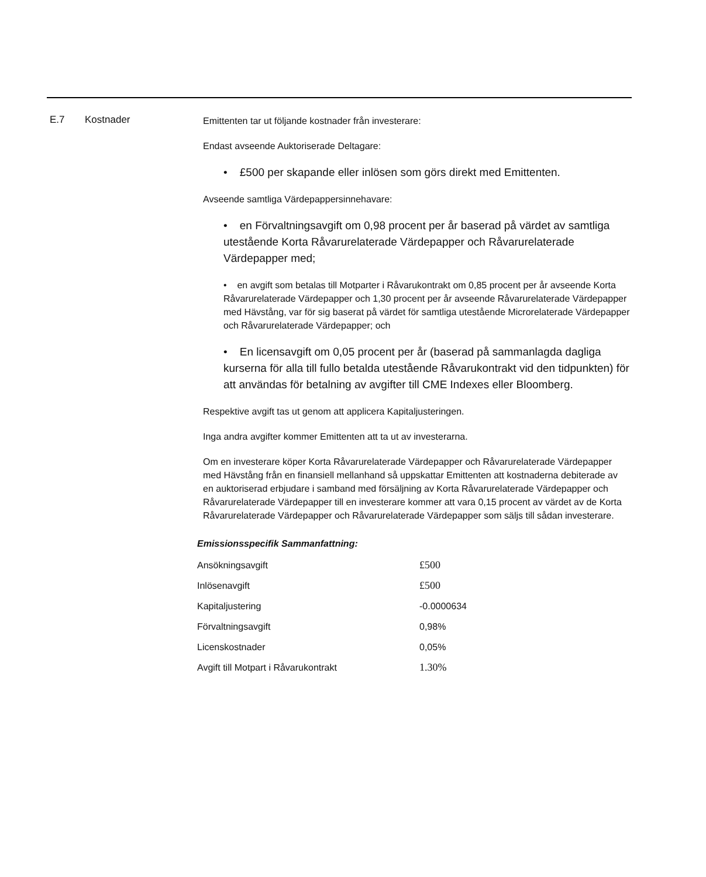E.7 Kostnader
Emittenten tar ut följande kostnader från investerare:
Endast avseende Auktoriserade Deltagare:
• £500 per skapande eller inlösen som görs direkt med Emittenten.
Avseende samtliga Värdepappersinnehavare:
• en Förvaltningsavgift om 0,98 procent per år baserad på värdet av samtliga utestående Korta Råvarurelaterade Värdepapper och Råvarurelaterade Värdepapper med;
• en avgift som betalas till Motparter i Råvarukontrakt om 0,85 procent per år avseende Korta Råvarurelaterade Värdepapper och 1,30 procent per år avseende Råvarurelaterade Värdepapper med Hävstång, var för sig baserat på värdet för samtliga utestående Microrelaterade Värdepapper och Råvarurelaterade Värdepapper; och
• En licensavgift om 0,05 procent per år (baserad på sammanlagda dagliga kurserna för alla till fullo betalda utestående Råvarukontrakt vid den tidpunkten) för att användas för betalning av avgifter till CME Indexes eller Bloomberg.
Respektive avgift tas ut genom att applicera Kapitaljusteringen.
Inga andra avgifter kommer Emittenten att ta ut av investerarna.
Om en investerare köper Korta Råvarurelaterade Värdepapper och Råvarurelaterade Värdepapper med Hävstång från en finansiell mellanhand så uppskattar Emittenten att kostnaderna debiterade av en auktoriserad erbjudare i samband med försäljning av Korta Råvarurelaterade Värdepapper och Råvarurelaterade Värdepapper till en investerare kommer att vara 0,15 procent av värdet av de Korta Råvarurelaterade Värdepapper och Råvarurelaterade Värdepapper som säljs till sådan investerare.
Emissionsspecifik Sammanfattning:
| Ansökningsavgift | £500 |
| Inlösenavgift | £500 |
| Kapitaljustering | -0.0000634 |
| Förvaltningsavgift | 0,98% |
| Licenskostnader | 0,05% |
| Avgift till Motpart i Råvarukontrakt | 1.30% |